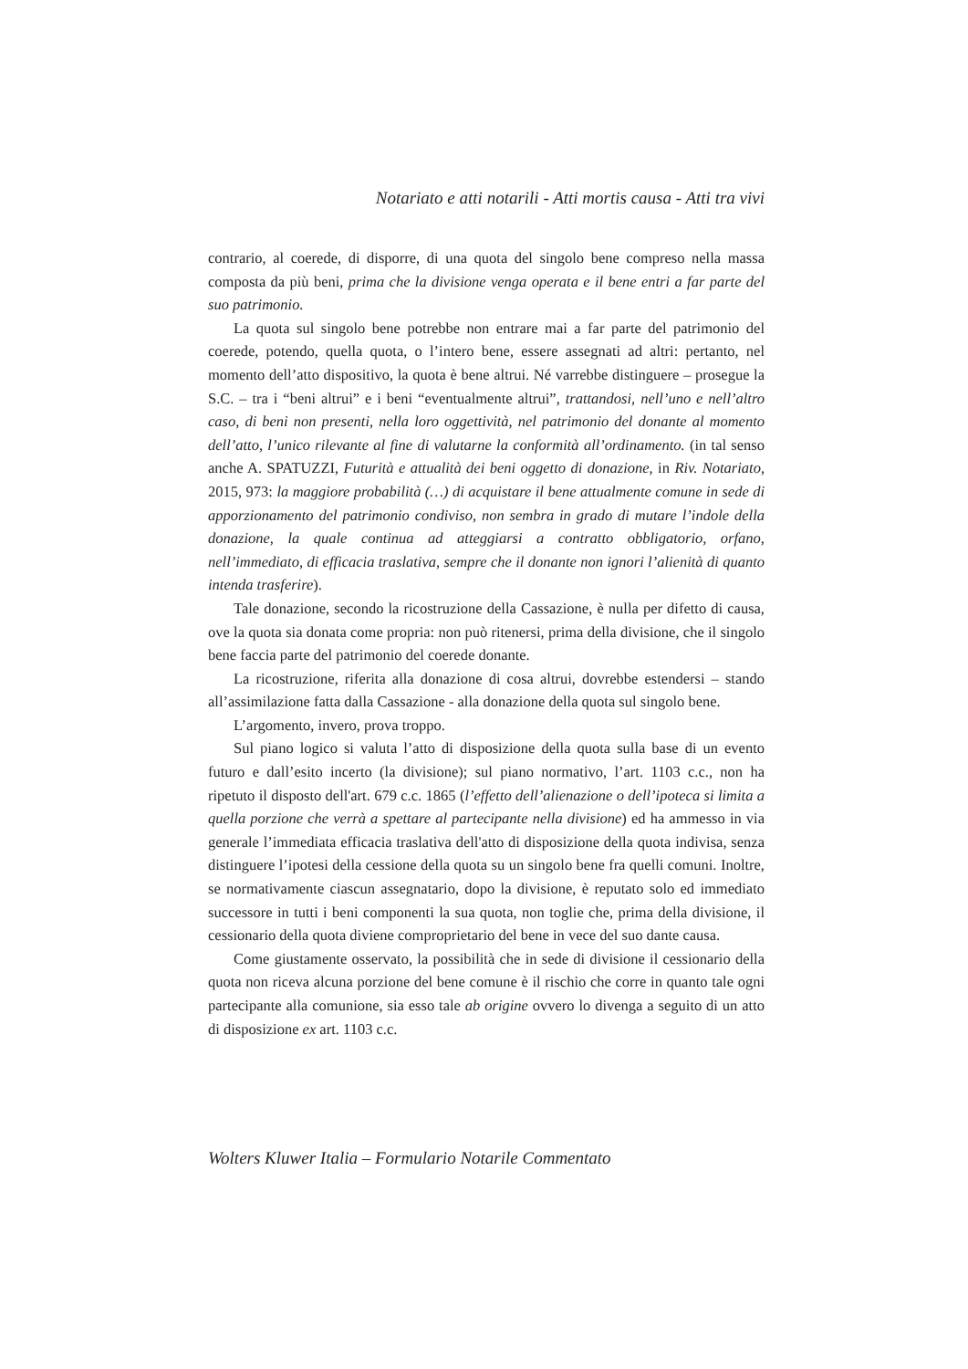Notariato e atti notarili - Atti mortis causa - Atti tra vivi
contrario, al coerede, di disporre, di una quota del singolo bene compreso nella massa composta da più beni, prima che la divisione venga operata e il bene entri a far parte del suo patrimonio.
La quota sul singolo bene potrebbe non entrare mai a far parte del patrimonio del coerede, potendo, quella quota, o l’intero bene, essere assegnati ad altri: pertanto, nel momento dell’atto dispositivo, la quota è bene altrui. Né varrebbe distinguere – prosegue la S.C. – tra i “beni altrui” e i beni “eventualmente altrui”, trattandosi, nell’uno e nell’altro caso, di beni non presenti, nella loro oggettività, nel patrimonio del donante al momento dell’atto, l’unico rilevante al fine di valutarne la conformità all’ordinamento. (in tal senso anche A. SPATUZZI, Futurità e attualità dei beni oggetto di donazione, in Riv. Notariato, 2015, 973: la maggiore probabilità (…) di acquistare il bene attualmente comune in sede di apporzionamento del patrimonio condiviso, non sembra in grado di mutare l’indole della donazione, la quale continua ad atteggiarsi a contratto obbligatorio, orfano, nell’immediato, di efficacia traslativa, sempre che il donante non ignori l’alienità di quanto intenda trasferire).
Tale donazione, secondo la ricostruzione della Cassazione, è nulla per difetto di causa, ove la quota sia donata come propria: non può ritenersi, prima della divisione, che il singolo bene faccia parte del patrimonio del coerede donante.
La ricostruzione, riferita alla donazione di cosa altrui, dovrebbe estendersi – stando all’assimilazione fatta dalla Cassazione - alla donazione della quota sul singolo bene.
L’argomento, invero, prova troppo.
Sul piano logico si valuta l’atto di disposizione della quota sulla base di un evento futuro e dall’esito incerto (la divisione); sul piano normativo, l’art. 1103 c.c., non ha ripetuto il disposto dell'art. 679 c.c. 1865 (l’effetto dell’alienazione o dell’ipoteca si limita a quella porzione che verrà a spettare al partecipante nella divisione) ed ha ammesso in via generale l’immediata efficacia traslativa dell'atto di disposizione della quota indivisa, senza distinguere l’ipotesi della cessione della quota su un singolo bene fra quelli comuni. Inoltre, se normativamente ciascun assegnatario, dopo la divisione, è reputato solo ed immediato successore in tutti i beni componenti la sua quota, non toglie che, prima della divisione, il cessionario della quota diviene comproprietario del bene in vece del suo dante causa.
Come giustamente osservato, la possibilità che in sede di divisione il cessionario della quota non riceva alcuna porzione del bene comune è il rischio che corre in quanto tale ogni partecipante alla comunione, sia esso tale ab origine ovvero lo divenga a seguito di un atto di disposizione ex art. 1103 c.c.
Wolters Kluwer Italia – Formulario Notarile Commentato